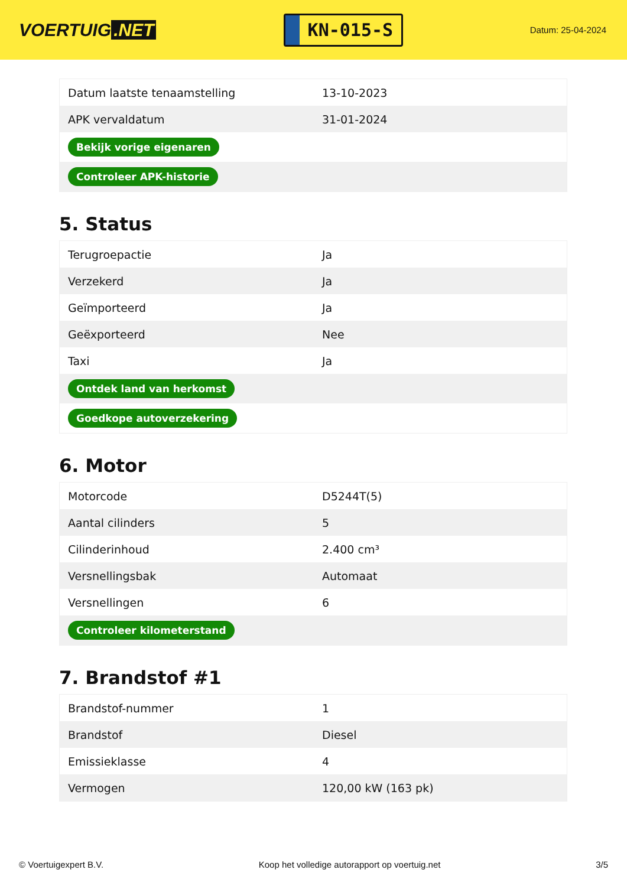VOERTUIG.NET
KN-015-S
Datum: 25-04-2024
| Datum laatste tenaamstelling | 13-10-2023 |
| APK vervaldatum | 31-01-2024 |
| Bekijk vorige eigenaren | |
| Controleer APK-historie | |
5. Status
| Terugroepactie | Ja |
| Verzekerd | Ja |
| Geïmporteerd | Ja |
| Geëxporteerd | Nee |
| Taxi | Ja |
| Ontdek land van herkomst | |
| Goedkope autoverzekering | |
6. Motor
| Motorcode | D5244T(5) |
| Aantal cilinders | 5 |
| Cilinderinhoud | 2.400 cm³ |
| Versnellingsbak | Automaat |
| Versnellingen | 6 |
| Controleer kilometerstand | |
7. Brandstof #1
| Brandstof-nummer | 1 |
| Brandstof | Diesel |
| Emissieklasse | 4 |
| Vermogen | 120,00 kW (163 pk) |
© Voertuigexpert B.V. Koop het volledige autorapport op voertuig.net 3/5